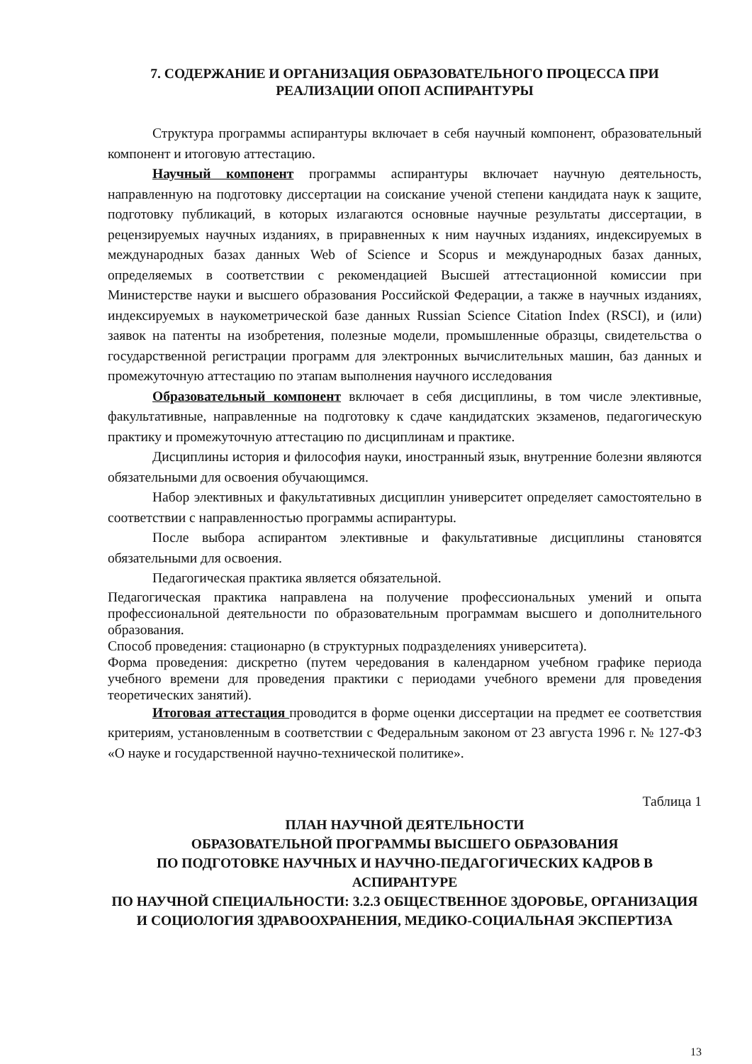7. СОДЕРЖАНИЕ И ОРГАНИЗАЦИЯ ОБРАЗОВАТЕЛЬНОГО ПРОЦЕССА ПРИ РЕАЛИЗАЦИИ ОПОП АСПИРАНТУРЫ
Структура программы аспирантуры включает в себя научный компонент, образовательный компонент и итоговую аттестацию.
Научный компонент программы аспирантуры включает научную деятельность, направленную на подготовку диссертации на соискание ученой степени кандидата наук к защите, подготовку публикаций, в которых излагаются основные научные результаты диссертации, в рецензируемых научных изданиях, в приравненных к ним научных изданиях, индексируемых в международных базах данных Web of Science и Scopus и международных базах данных, определяемых в соответствии с рекомендацией Высшей аттестационной комиссии при Министерстве науки и высшего образования Российской Федерации, а также в научных изданиях, индексируемых в наукометрической базе данных Russian Science Citation Index (RSCI), и (или) заявок на патенты на изобретения, полезные модели, промышленные образцы, свидетельства о государственной регистрации программ для электронных вычислительных машин, баз данных и промежуточную аттестацию по этапам выполнения научного исследования
Образовательный компонент включает в себя дисциплины, в том числе элективные, факультативные, направленные на подготовку к сдаче кандидатских экзаменов, педагогическую практику и промежуточную аттестацию по дисциплинам и практике.
Дисциплины история и философия науки, иностранный язык, внутренние болезни являются обязательными для освоения обучающимся.
Набор элективных и факультативных дисциплин университет определяет самостоятельно в соответствии с направленностью программы аспирантуры.
После выбора аспирантом элективные и факультативные дисциплины становятся обязательными для освоения.
Педагогическая практика является обязательной.
Педагогическая практика направлена на получение профессиональных умений и опыта профессиональной деятельности по образовательным программам высшего и дополнительного образования.
Способ проведения: стационарно (в структурных подразделениях университета).
Форма проведения: дискретно (путем чередования в календарном учебном графике периода учебного времени для проведения практики с периодами учебного времени для проведения теоретических занятий).
Итоговая аттестация проводится в форме оценки диссертации на предмет ее соответствия критериям, установленным в соответствии с Федеральным законом от 23 августа 1996 г. № 127-ФЗ «О науке и государственной научно-технической политике».
Таблица 1
ПЛАН НАУЧНОЙ ДЕЯТЕЛЬНОСТИ
ОБРАЗОВАТЕЛЬНОЙ ПРОГРАММЫ ВЫСШЕГО ОБРАЗОВАНИЯ
ПО ПОДГОТОВКЕ НАУЧНЫХ И НАУЧНО-ПЕДАГОГИЧЕСКИХ КАДРОВ В АСПИРАНТУРЕ
ПО НАУЧНОЙ СПЕЦИАЛЬНОСТИ: 3.2.3 ОБЩЕСТВЕННОЕ ЗДОРОВЬЕ, ОРГАНИЗАЦИЯ И СОЦИОЛОГИЯ ЗДРАВООХРАНЕНИЯ, МЕДИКО-СОЦИАЛЬНАЯ ЭКСПЕРТИЗА
13